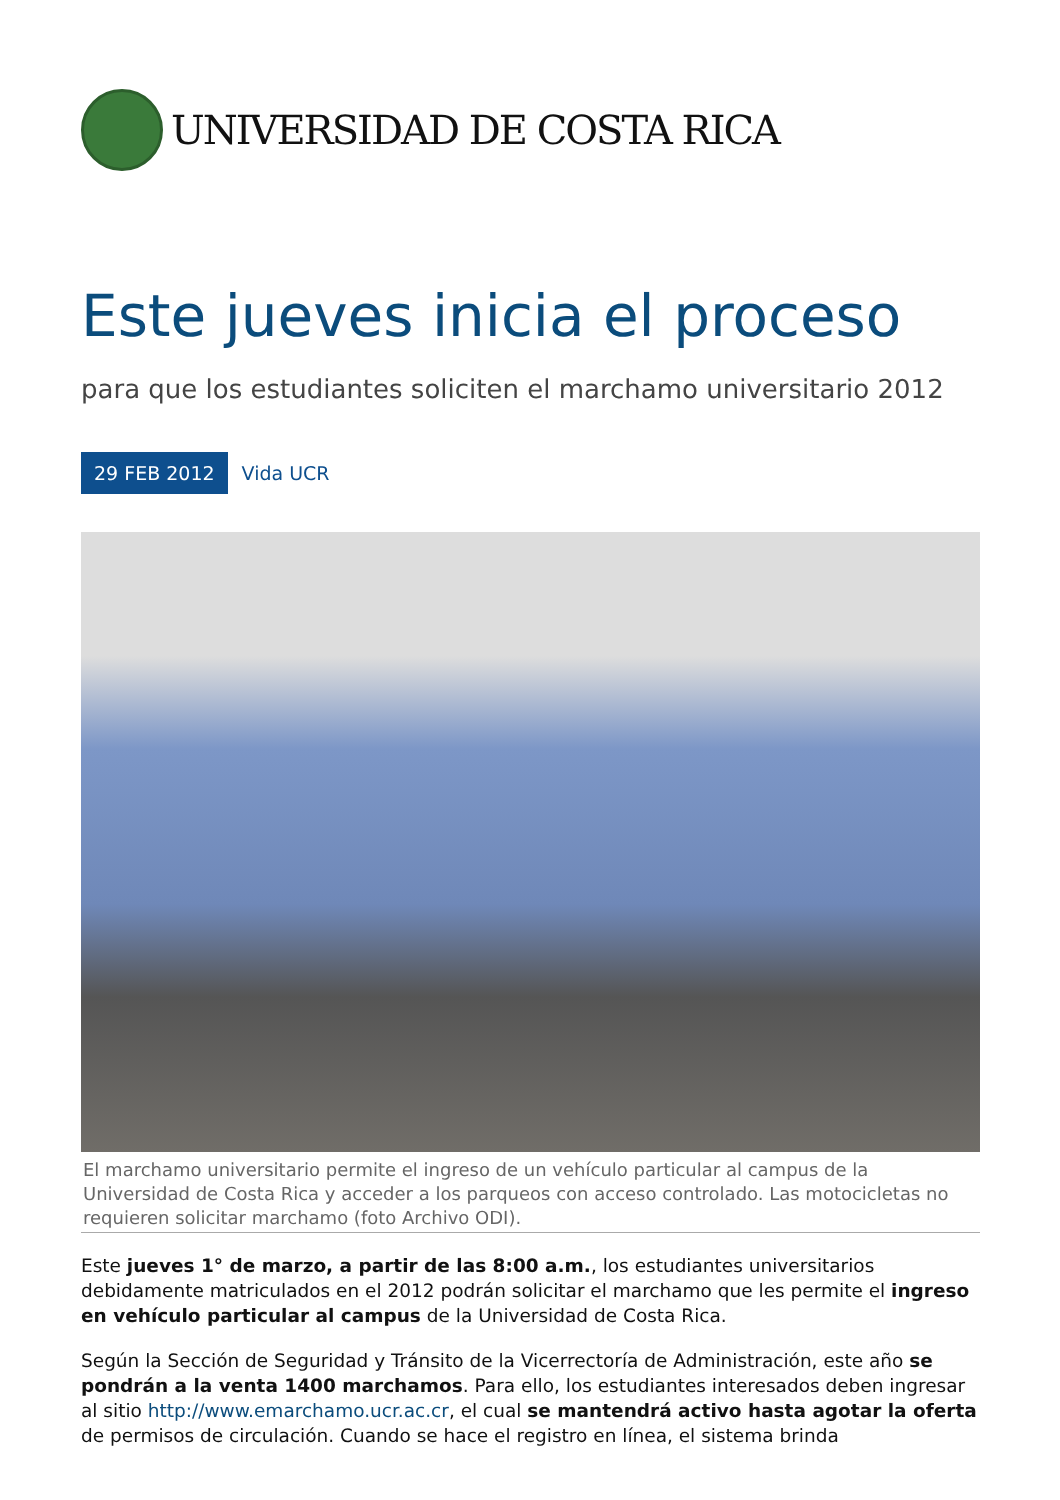UNIVERSIDAD DE COSTA RICA
Este jueves inicia el proceso
para que los estudiantes soliciten el marchamo universitario 2012
29 FEB 2012 Vida UCR
El marchamo universitario permite el ingreso de un vehículo particular al campus de la Universidad de Costa Rica y acceder a los parqueos con acceso controlado. Las motocicletas no requieren solicitar marchamo (foto Archivo ODI).
Este jueves 1° de marzo, a partir de las 8:00 a.m., los estudiantes universitarios debidamente matriculados en el 2012 podrán solicitar el marchamo que les permite el ingreso en vehículo particular al campus de la Universidad de Costa Rica.
Según la Sección de Seguridad y Tránsito de la Vicerrectoría de Administración, este año se pondrán a la venta 1400 marchamos. Para ello, los estudiantes interesados deben ingresar al sitio http://www.emarchamo.ucr.ac.cr, el cual se mantendrá activo hasta agotar la oferta de permisos de circulación. Cuando se hace el registro en línea, el sistema brinda